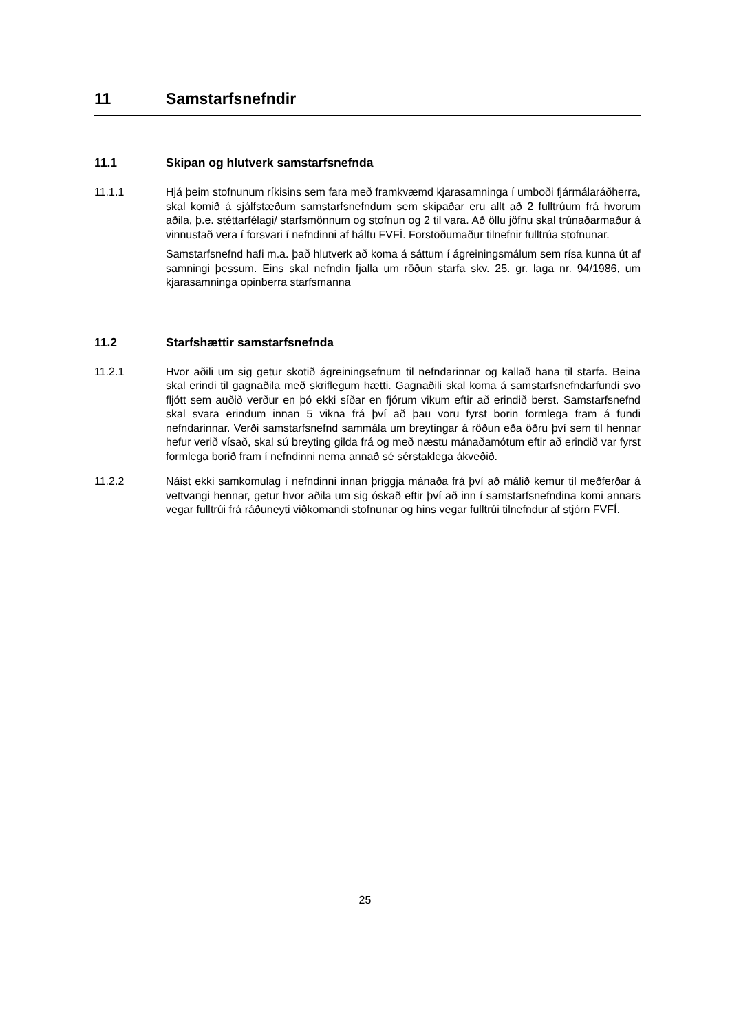11 Samstarfsnefndir
11.1 Skipan og hlutverk samstarfsnefnda
11.1.1 Hjá þeim stofnunum ríkisins sem fara með framkvæmd kjarasamninga í umboði fjármálaráðherra, skal komið á sjálfstæðum samstarfsnefndum sem skipaðar eru allt að 2 fulltrúum frá hvorum aðila, þ.e. stéttarfélagi/ starfsmönnum og stofnun og 2 til vara. Að öllu jöfnu skal trúnaðarmaður á vinnustað vera í forsvari í nefndinni af hálfu FVFÍ. Forstöðumaður tilnefnir fulltrúa stofnunar.
Samstarfsnefnd hafi m.a. það hlutverk að koma á sáttum í ágreiningsmálum sem rísa kunna út af samningi þessum. Eins skal nefndin fjalla um röðun starfa skv. 25. gr. laga nr. 94/1986, um kjarasamninga opinberra starfsmanna
11.2 Starfshættir samstarfsnefnda
11.2.1 Hvor aðili um sig getur skotið ágreiningsefnum til nefndarinnar og kallað hana til starfa. Beina skal erindi til gagnaðila með skriflegum hætti. Gagnaðili skal koma á samstarfsnefndarfundi svo fljótt sem auðið verður en þó ekki síðar en fjórum vikum eftir að erindið berst. Samstarfsnefnd skal svara erindum innan 5 vikna frá því að þau voru fyrst borin formlega fram á fundi nefndarinnar. Verði samstarfsnefnd sammála um breytingar á röðun eða öðru því sem til hennar hefur verið vísað, skal sú breyting gilda frá og með næstu mánaðamótum eftir að erindið var fyrst formlega borið fram í nefndinni nema annað sé sérstaklega ákveðið.
11.2.2 Náist ekki samkomulag í nefndinni innan þriggja mánaða frá því að málið kemur til meðferðar á vettvangi hennar, getur hvor aðila um sig óskað eftir því að inn í samstarfsnefndina komi annars vegar fulltrúi frá ráðuneyti viðkomandi stofnunar og hins vegar fulltrúi tilnefndur af stjórn FVFÍ.
25